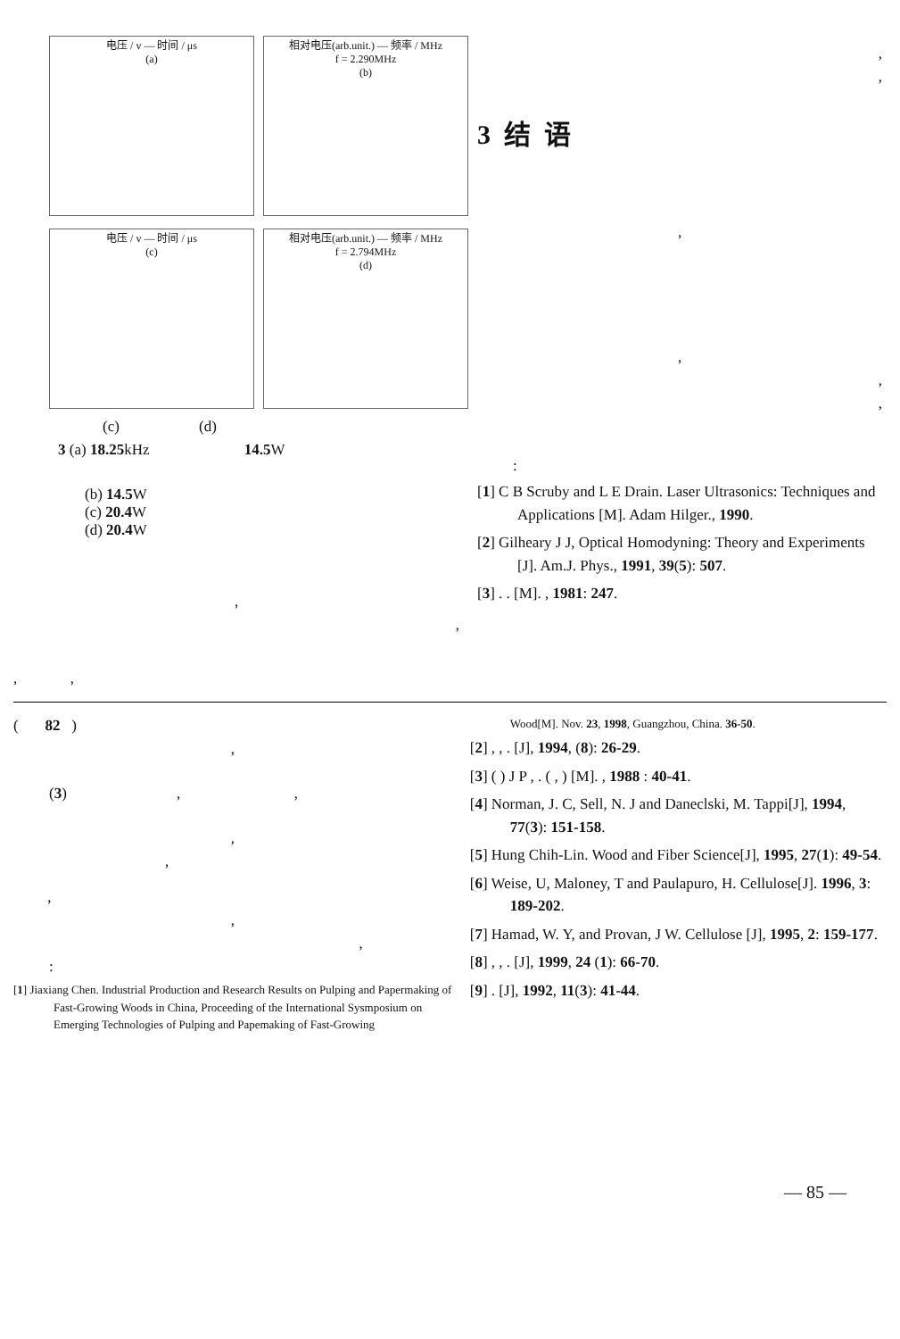电压 / v — 时间 / μs
(a)
相对电压(arb.unit.) — 频率 / MHz
f = 2.290MHz
(b)
电压 / v — 时间 / μs
(c)
相对电压(arb.unit.) — 频率 / MHz
f = 2.794MHz
(d)
(c) (d)
3 (a) 18.25kHz 14.5 W
(b) 14.5 W
(c) 20.4 W
(d) 20.4 W
,
,
, ,
,
,
3 结 语
,
,
,
,
:
[1] C B Scruby and L E Drain. Laser Ultrasonics: Techniques and Applications [M]. Adam Hilger., 1990.
[2] Gilheary J J, Optical Homodyning: Theory and Experiments [J]. Am.J. Phys., 1991, 39(5): 507.
[3] . . [M]. , 1981: 247.
( 82 )
,
(3) , ,
,
,
,
,
,
:
[1] Jiaxiang Chen. Industrial Production and Research Results on Pulping and Papermaking of Fast-Growing Woods in China, Proceeding of the International Sysmposium on Emerging Technologies of Pulping and Papemaking of Fast-Growing
Wood[M]. Nov. 23, 1998, Guangzhou, China. 36-50.
[2] , , . [J], 1994, (8): 26-29.
[3] ( ) J P , . ( , ) [M]. , 1988 : 40-41.
[4] Norman, J. C, Sell, N. J and Daneclski, M. Tappi[J], 1994, 77(3): 151-158.
[5] Hung Chih-Lin. Wood and Fiber Science[J], 1995, 27(1): 49-54.
[6] Weise, U, Maloney, T and Paulapuro, H. Cellulose[J]. 1996, 3: 189-202.
[7] Hamad, W. Y, and Provan, J W. Cellulose [J], 1995, 2: 159-177.
[8] , , . [J], 1999, 24 (1): 66-70.
[9] . [J], 1992, 11(3): 41-44.
— 85 —